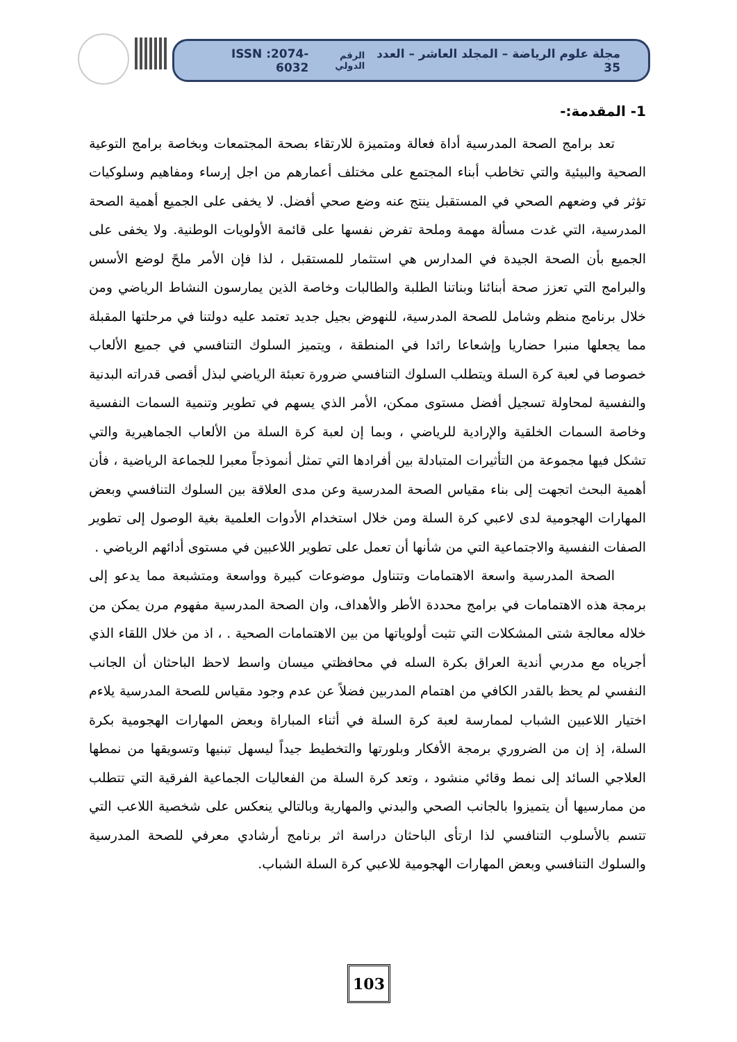مجلة علوم الرياضة – المجلد العاشر – العدد 35 الرقم الدولي ISSN :2074-6032
1- المقدمة:-
تعد برامج الصحة المدرسية أداة فعالة ومتميزة للارتقاء بصحة المجتمعات وبخاصة برامج التوعية الصحية والبيئية والتي تخاطب أبناء المجتمع على مختلف أعمارهم من اجل إرساء ومفاهيم وسلوكيات تؤثر في وضعهم الصحي في المستقبل ينتج عنه وضع صحي أفضل. لا يخفى على الجميع أهمية الصحة المدرسية، التي غدت مسألة مهمة وملحة تفرض نفسها على قائمة الأولويات الوطنية. ولا يخفى على الجميع بأن الصحة الجيدة في المدارس هي استثمار للمستقبل ، لذا فإن الأمر ملحً لوضع الأسس والبرامج التي تعزز صحة أبنائنا وبناتنا الطلبة والطالبات وخاصة الذين يمارسون النشاط الرياضي ومن خلال برنامج منظم وشامل للصحة المدرسية، للنهوض بجيل جديد تعتمد عليه دولتنا في مرحلتها المقبلة مما يجعلها منبرا حضاريا وإشعاعا رائدا في المنطقة ، ويتميز السلوك التنافسي في جميع الألعاب خصوصا في لعبة كرة السلة ويتطلب السلوك التنافسي ضرورة تعبئة الرياضي لبذل أقصى قدراته البدنية والنفسية لمحاولة تسجيل أفضل مستوى ممكن، الأمر الذي يسهم في تطوير وتنمية السمات النفسية وخاصة السمات الخلقية والإرادية للرياضي ، وبما إن لعبة كرة السلة من الألعاب الجماهيرية والتي تشكل فيها مجموعة من التأثيرات المتبادلة بين أفرادها التي تمثل أنموذجاً معبرا للجماعة الرياضية ، فأن أهمية البحث اتجهت إلى بناء مقياس الصحة المدرسية وعن مدى العلاقة بين السلوك التنافسي وبعض المهارات الهجومية لدى لاعبي كرة السلة ومن خلال استخدام الأدوات العلمية بغية الوصول إلى تطوير الصفات النفسية والاجتماعية التي من شأنها أن تعمل على تطوير اللاعبين في مستوى أدائهم الرياضي .
الصحة المدرسية واسعة الاهتمامات وتتناول موضوعات كبيرة وواسعة ومتشبعة مما يدعو إلى برمجة هذه الاهتمامات في برامج محددة الأطر والأهداف، وان الصحة المدرسية مفهوم مرن يمكن من خلاله معالجة شتى المشكلات التي تثبت أولوياتها من بين الاهتمامات الصحية . ، اذ من خلال اللقاء الذي أجرياه مع مدربي أندية العراق بكرة السله في محافظتي ميسان واسط لاحظ الباحثان أن الجانب النفسي لم يحظ بالقدر الكافي من اهتمام المدربين فضلاً عن عدم وجود مقياس للصحة المدرسية يلاءم اختيار اللاعبين الشباب لممارسة لعبة كرة السلة في أثناء المباراة وبعض المهارات الهجومية بكرة السلة، إذ إن من الضروري برمجة الأفكار وبلورتها والتخطيط جيداً ليسهل تبنيها وتسويقها من نمطها العلاجي السائد إلى نمط وقائي منشود ، وتعد كرة السلة من الفعاليات الجماعية الفرقية التي تتطلب من ممارسيها أن يتميزوا بالجانب الصحي والبدني والمهارية وبالتالي ينعكس على شخصية اللاعب التي تتسم بالأسلوب التنافسي لذا ارتأى الباحثان دراسة اثر برنامج أرشادي معرفي للصحة المدرسية والسلوك التنافسي وبعض المهارات الهجومية للاعبي كرة السلة الشباب.
103